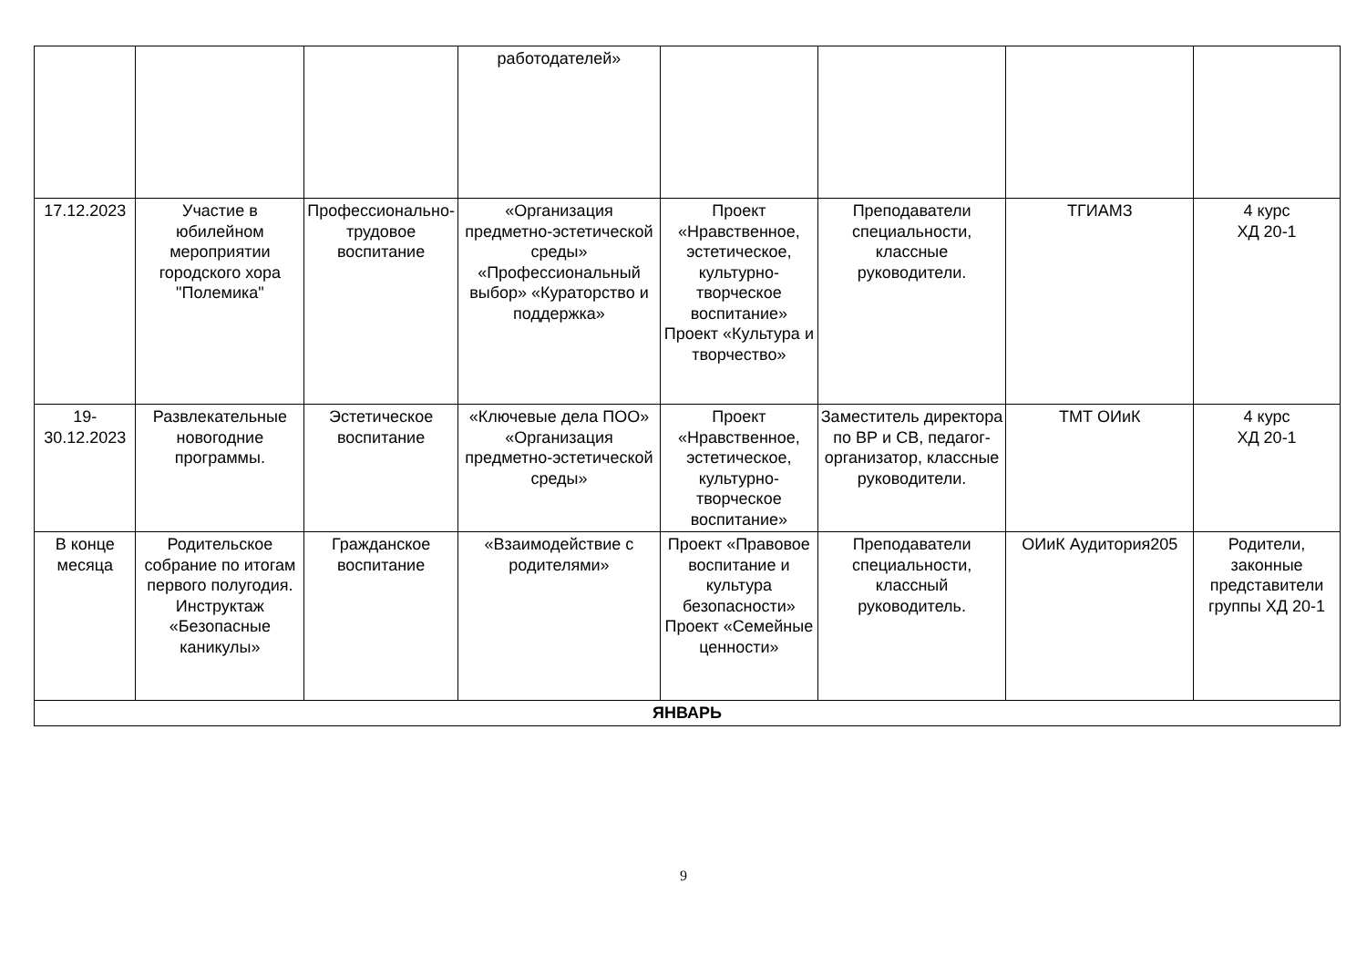| | | | работодателей» | | | | |
| 17.12.2023 | Участие в юбилейном мероприятии городского хора "Полемика" | Профессионально-трудовое воспитание | «Организация предметно-эстетической среды» «Профессиональный выбор» «Кураторство и поддержка» | Проект «Нравственное, эстетическое, культурно-творческое воспитание» Проект «Культура и творчество» | Преподаватели специальности, классные руководители. | ТГИАМЗ | 4 курс ХД 20-1 |
| 19-30.12.2023 | Развлекательные новогодние программы. | Эстетическое воспитание | «Ключевые дела ПОО» «Организация предметно-эстетической среды» | Проект «Нравственное, эстетическое, культурно-творческое воспитание» | Заместитель директора по ВР и СВ, педагог-организатор, классные руководители. | ТМТ ОИиК | 4 курс ХД 20-1 |
| В конце месяца | Родительское собрание по итогам первого полугодия. Инструктаж «Безопасные каникулы» | Гражданское воспитание | «Взаимодействие с родителями» | Проект «Правовое воспитание и культура безопасности» Проект «Семейные ценности» | Преподаватели специальности, классный руководитель. | ОИиК Аудитория205 | Родители, законные представители группы ХД 20-1 |
| ЯНВАРЬ | | | | | | | |
9